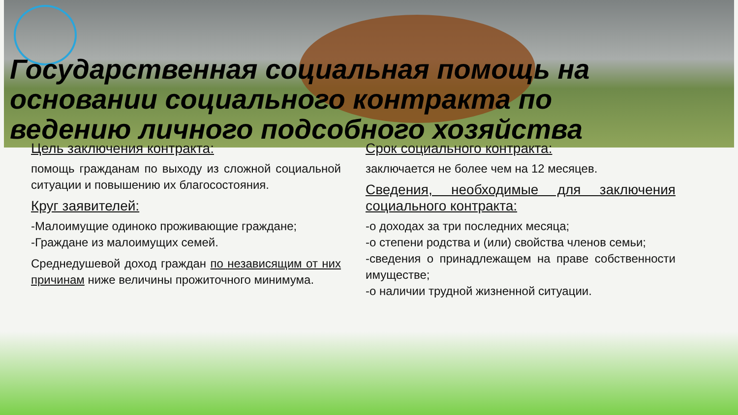Государственная социальная помощь на основании социального контракта по ведению личного подсобного хозяйства
Цель заключения контракта:
помощь гражданам по выходу из сложной социальной ситуации и повышению их благосостояния.
Круг заявителей:
-Малоимущие одиноко проживающие граждане;
-Граждане из малоимущих семей.
Среднедушевой доход граждан по независящим от них причинам ниже величины прожиточного минимума.
Срок социального контракта:
заключается не более чем на 12 месяцев.
Сведения, необходимые для заключения социального контракта:
-о доходах за три последних месяца;
-о степени родства и (или) свойства членов семьи;
-сведения о принадлежащем на праве собственности имуществе;
-о наличии трудной жизненной ситуации.